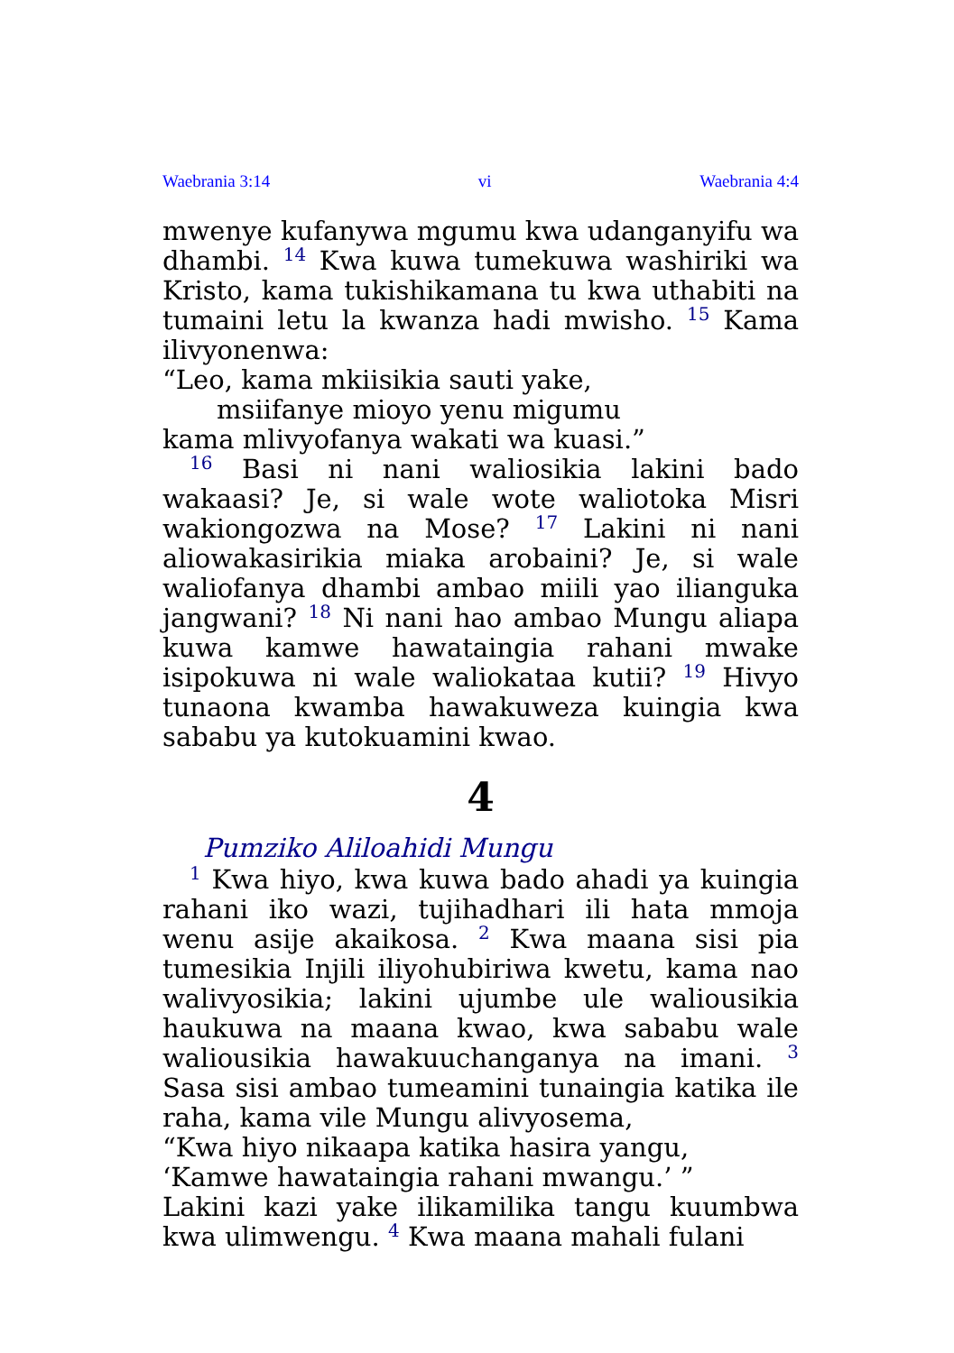Waebrania 3:14 vi Waebrania 4:4
mwenye kufanywa mgumu kwa udanganyifu wa dhambi. <sup>14</sup> Kwa kuwa tumekuwa washiriki wa Kristo, kama tukishikamana tu kwa uthabiti na tumaini letu la kwanza hadi mwisho. <sup>15</sup> Kama ilivyonenwa:
“Leo, kama mkiisikia sauti yake,
msiifanye mioyo yenu migumu
kama mlivyofanya wakati wa kuasi.”
<sup>16</sup> Basi ni nani waliosikia lakini bado wakaasi? Je, si wale wote waliotoka Misri wakiongozwa na Mose? <sup>17</sup> Lakini ni nani aliowakasirikia miaka arobaini? Je, si wale waliofanya dhambi ambao miili yao ilianguka jangwani? <sup>18</sup> Ni nani hao ambao Mungu aliapa kuwa kamwe hawataingia rahani mwake isipokuwa ni wale waliokataa kutii? <sup>19</sup> Hivyo tunaona kwamba hawakuweza kuingia kwa sababu ya kutokuamini kwao.
4
Pumziko Aliloahidi Mungu
<sup>1</sup> Kwa hiyo, kwa kuwa bado ahadi ya kuingia rahani iko wazi, tujihadhari ili hata mmoja wenu asije akaikosa. <sup>2</sup> Kwa maana sisi pia tumesikia Injili iliyohubiriwa kwetu, kama nao walivyosikia; lakini ujumbe ule waliousikia haukuwa na maana kwao, kwa sababu wale waliousikia hawakuuchanganya na imani. <sup>3</sup> Sasa sisi ambao tumeamini tunaingia katika ile raha, kama vile Mungu alivyosema,
“Kwa hiyo nikaapa katika hasira yangu,
‘Kamwe hawataingia rahani mwangu.’ ”
Lakini kazi yake ilikamilika tangu kuumbwa kwa ulimwengu. <sup>4</sup> Kwa maana mahali fulani